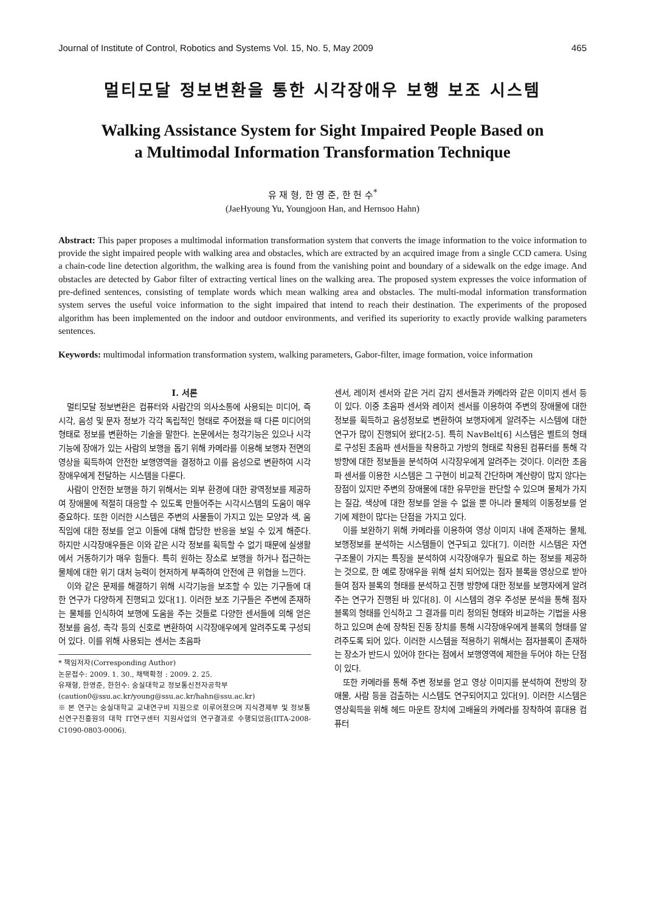Journal of Institute of Control, Robotics and Systems Vol. 15, No. 5, May 2009 465
멀티모달 정보변환을 통한 시각장애우 보행 보조 시스템
Walking Assistance System for Sight Impaired People Based on
a Multimodal Information Transformation Technique
유 재 형, 한 영 준, 한 헌 수<sup>*</sup>
(JaeHyoung Yu, Youngjoon Han, and Hernsoo Hahn)
Abstract: This paper proposes a multimodal information transformation system that converts the image information to the voice information to provide the sight impaired people with walking area and obstacles, which are extracted by an acquired image from a single CCD camera. Using a chain-code line detection algorithm, the walking area is found from the vanishing point and boundary of a sidewalk on the edge image. And obstacles are detected by Gabor filter of extracting vertical lines on the walking area. The proposed system expresses the voice information of pre-defined sentences, consisting of template words which mean walking area and obstacles. The multi-modal information transformation system serves the useful voice information to the sight impaired that intend to reach their destination. The experiments of the proposed algorithm has been implemented on the indoor and outdoor environments, and verified its superiority to exactly provide walking parameters sentences.
Keywords: multimodal information transformation system, walking parameters, Gabor-filter, image formation, voice information
I. 서론
멀티모달 정보변환은 컴퓨터와 사람간의 의사소통에 사용되는 미디어, 즉 시각, 음성 및 문자 정보가 각각 독립적인 형태로 주어졌을 때 다른 미디어의 형태로 정보를 변환하는 기술을 말한다. 논문에서는 청각기능은 있으나 시각기능에 장애가 있는 사람의 보행을 돕기 위해 카메라를 이용해 보행자 전면의 영상을 획득하여 안전한 보행영역을 결정하고 이를 음성으로 변환하여 시각장애우에게 전달하는 시스템을 다룬다.
사람이 안전한 보행을 하기 위해서는 외부 환경에 대한 광역정보를 제공하여 장애물에 적절히 대응할 수 있도록 만들어주는 시각시스템의 도움이 매우 중요하다. 또한 이러한 시스템은 주변의 사물들이 가지고 있는 모양과 색, 움직임에 대한 정보를 얻고 이들에 대해 합당한 반응을 보일 수 있게 해준다. 하지만 시각장애우들은 이와 같은 시각 정보를 획득할 수 없기 때문에 실생활에서 거동하기가 매우 힘들다. 특히 원하는 장소로 보행을 하거나 접근하는 물체에 대한 위기 대처 능력이 현저하게 부족하여 안전에 큰 위협을 느낀다.
이와 같은 문제를 해결하기 위해 시각기능을 보조할 수 있는 기구들에 대한 연구가 다양하게 진행되고 있다[1]. 이러한 보조 기구들은 주변에 존재하는 물체를 인식하여 보행에 도움을 주는 것들로 다양한 센서들에 의해 얻은 정보를 음성, 촉각 등의 신호로 변환하여 시각장애우에게 알려주도록 구성되어 있다. 이를 위해 사용되는 센서는 초음파
* 책임저자(Corresponding Author)
논문접수: 2009. 1. 30., 채택확정 : 2009. 2. 25.
유재형, 한영준, 한헌수: 숭실대학교 정보통신전자공학부
(caution0@ssu.ac.kr/young@ssu.ac.kr/hahn@ssu.ac.kr)
※ 본 연구는 숭실대학교 교내연구비 지원으로 이루어졌으며 지식경제부 및 정보통신연구진흥원의 대학 IT연구센터 지원사업의 연구결과로 수행되었음(IITA-2008-C1090-0803-0006).
센서, 레이저 센서와 같은 거리 감지 센서들과 카메라와 같은 이미지 센서 등이 있다. 이중 초음파 센서와 레이저 센서를 이용하여 주변의 장애물에 대한 정보를 획득하고 음성정보로 변환하여 보행자에게 알려주는 시스템에 대한 연구가 많이 진행되어 왔다[2-5]. 특히 NavBelt[6] 시스템은 벨트의 형태로 구성된 초음파 센서들을 착용하고 가방의 형태로 착용된 컴퓨터를 통해 각 방향에 대한 정보들을 분석하여 시각장우에게 알려주는 것이다. 이러한 초음파 센서를 이용한 시스템은 그 구현이 비교적 간단하며 계산량이 많지 않다는 장점이 있지만 주변의 장애물에 대한 유무만을 판단할 수 있으며 물체가 가지는 질감, 색상에 대한 정보를 얻을 수 없을 뿐 아니라 물체의 이동정보를 얻기에 제한이 많다는 단점을 가지고 있다.
이를 보완하기 위해 카메라를 이용하여 영상 이미지 내에 존재하는 물체, 보행정보를 분석하는 시스템들이 연구되고 있다[7]. 이러한 시스템은 자연 구조물이 가지는 특징을 분석하여 시각장애우가 필요로 하는 정보를 제공하는 것으로, 한 예로 장애우을 위해 설치 되어있는 점자 블록을 영상으로 받아들여 점자 블록의 형태를 분석하고 진행 방향에 대한 정보를 보행자에게 알려주는 연구가 진행된 바 있다[8]. 이 시스템의 경우 주성분 분석을 통해 점자 블록의 형태를 인식하고 그 결과를 미리 정의된 형태와 비교하는 기법을 사용하고 있으며 손에 장착된 진동 장치를 통해 시각장애우에게 블록의 형태를 알려주도록 되어 있다. 이러한 시스템을 적용하기 위해서는 점자블록이 존재하는 장소가 반드시 있어야 한다는 점에서 보행영역에 제한을 두어야 하는 단점이 있다.
또한 카메라를 통해 주변 정보를 얻고 영상 이미지를 분석하여 전방의 장애물, 사람 등을 검출하는 시스템도 연구되어지고 있다[9]. 이러한 시스템은 영상획득을 위해 헤드 마운트 장치에 고배율의 카메라를 장착하여 휴대용 컴퓨터